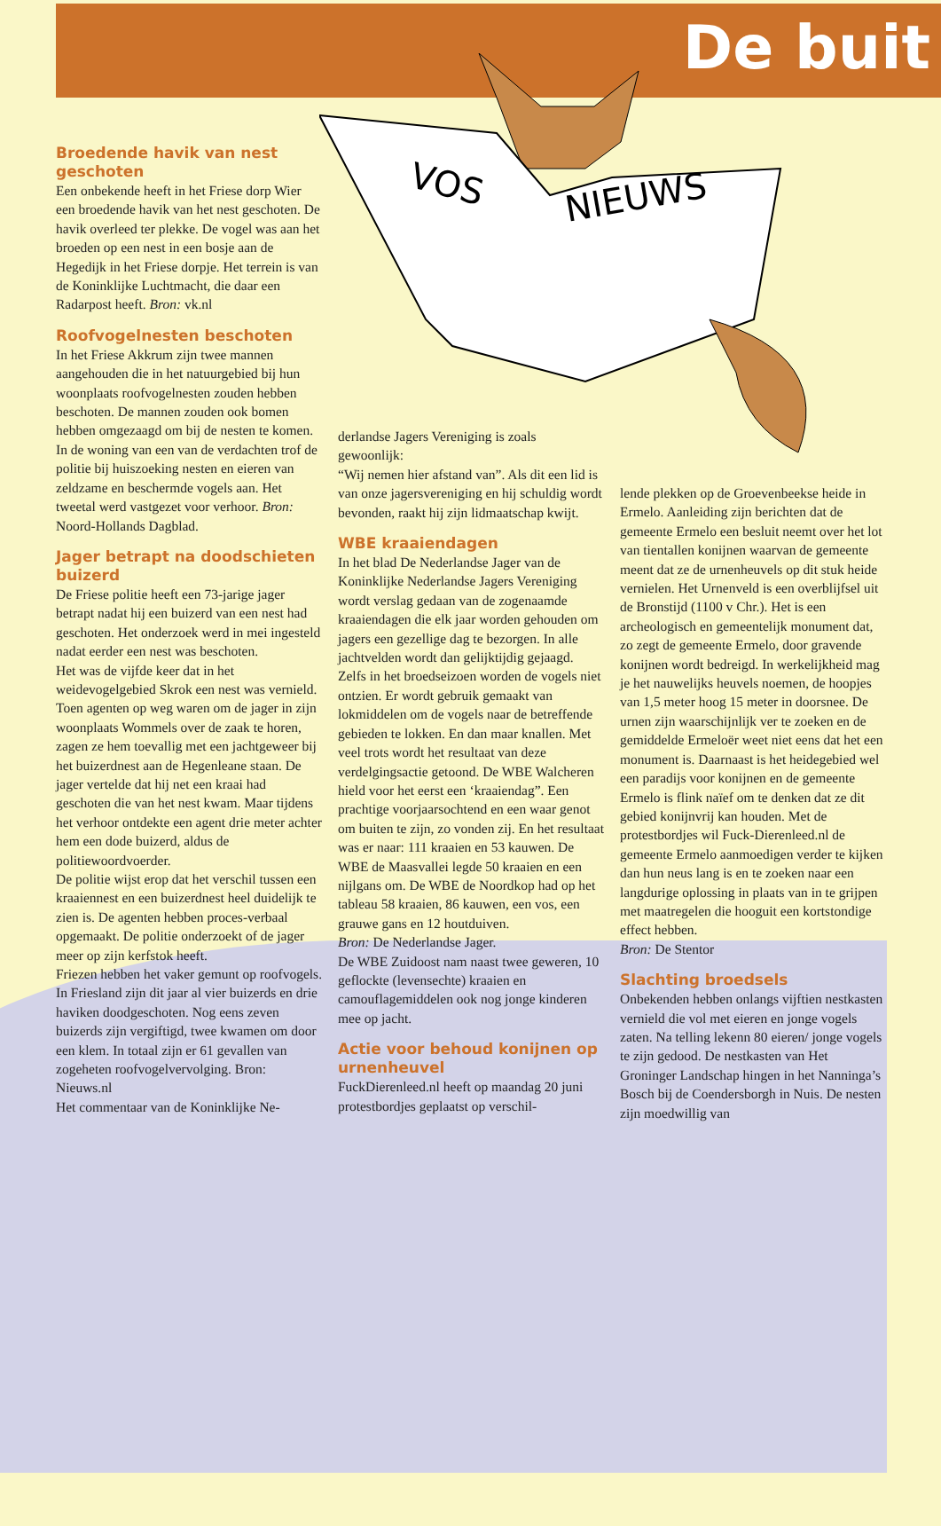De buit
VOS
NIEUWS
Broedende havik van nest geschoten
Een onbekende heeft in het Friese dorp Wier een broedende havik van het nest geschoten. De havik overleed ter plekke. De vogel was aan het broeden op een nest in een bosje aan de Hegedijk in het Friese dorpje. Het terrein is van de Koninklijke Luchtmacht, die daar een Radarpost heeft. Bron: vk.nl
Roofvogelnesten beschoten
In het Friese Akkrum zijn twee mannen aangehouden die in het natuurgebied bij hun woonplaats roofvogelnesten zouden hebben beschoten. De mannen zouden ook bomen hebben omgezaagd om bij de nesten te komen. In de woning van een van de verdachten trof de politie bij huiszoeking nesten en eieren van zeldzame en beschermde vogels aan. Het tweetal werd vastgezet voor verhoor. Bron: Noord-Hollands Dagblad.
Jager betrapt na doodschieten buizerd
De Friese politie heeft een 73-jarige jager betrapt nadat hij een buizerd van een nest had geschoten. Het onderzoek werd in mei ingesteld nadat eerder een nest was beschoten.
Het was de vijfde keer dat in het weidevogelgebied Skrok een nest was vernield. Toen agenten op weg waren om de jager in zijn woonplaats Wommels over de zaak te horen, zagen ze hem toevallig met een jachtgeweer bij het buizerdnest aan de Hegenleane staan. De jager vertelde dat hij net een kraai had geschoten die van het nest kwam. Maar tijdens het verhoor ontdekte een agent drie meter achter hem een dode buizerd, aldus de politiewoordvoerder.
De politie wijst erop dat het verschil tussen een kraaiennest en een buizerdnest heel duidelijk te zien is. De agenten hebben proces-verbaal opgemaakt. De politie onderzoekt of de jager meer op zijn kerfstok heeft.
Friezen hebben het vaker gemunt op roofvogels. In Friesland zijn dit jaar al vier buizerds en drie haviken doodgeschoten. Nog eens zeven buizerds zijn vergiftigd, twee kwamen om door een klem. In totaal zijn er 61 gevallen van zogeheten roofvogelvervolging. Bron: Nieuws.nl
Het commentaar van de Koninklijke Ne-
derlandse Jagers Vereniging is zoals gewoonlijk:
“Wij nemen hier afstand van”. Als dit een lid is van onze jagersvereniging en hij schuldig wordt bevonden, raakt hij zijn lidmaatschap kwijt.
WBE kraaiendagen
In het blad De Nederlandse Jager van de Koninklijke Nederlandse Jagers Vereniging wordt verslag gedaan van de zogenaamde kraaiendagen die elk jaar worden gehouden om jagers een gezellige dag te bezorgen. In alle jachtvelden wordt dan gelijktijdig gejaagd. Zelfs in het broedseizoen worden de vogels niet ontzien. Er wordt gebruik gemaakt van lokmiddelen om de vogels naar de betreffende gebieden te lokken. En dan maar knallen. Met veel trots wordt het resultaat van deze verdelgingsactie getoond. De WBE Walcheren hield voor het eerst een ‘kraaiendag”. Een prachtige voorjaarsochtend en een waar genot om buiten te zijn, zo vonden zij. En het resultaat was er naar: 111 kraaien en 53 kauwen. De WBE de Maasvallei legde 50 kraaien en een nijlgans om. De WBE de Noordkop had op het tableau 58 kraaien, 86 kauwen, een vos, een grauwe gans en 12 houtduiven.
Bron: De Nederlandse Jager.
De WBE Zuidoost nam naast twee geweren, 10 geflockte (levensechte) kraaien en camouflagemiddelen ook nog jonge kinderen mee op jacht.
Actie voor behoud konijnen op urnenheuvel
FuckDierenleed.nl heeft op maandag 20 juni protestbordjes geplaatst op verschil-
lende plekken op de Groevenbeekse heide in Ermelo. Aanleiding zijn berichten dat de gemeente Ermelo een besluit neemt over het lot van tientallen konijnen waarvan de gemeente meent dat ze de urnenheuvels op dit stuk heide vernielen. Het Urnenveld is een overblijfsel uit de Bronstijd (1100 v Chr.). Het is een archeologisch en gemeentelijk monument dat, zo zegt de gemeente Ermelo, door gravende konijnen wordt bedreigd. In werkelijkheid mag je het nauwelijks heuvels noemen, de hoopjes van 1,5 meter hoog 15 meter in doorsnee. De urnen zijn waarschijnlijk ver te zoeken en de gemiddelde Ermeloër weet niet eens dat het een monument is. Daarnaast is het heidegebied wel een paradijs voor konijnen en de gemeente Ermelo is flink naïef om te denken dat ze dit gebied konijnvrij kan houden. Met de protestbordjes wil Fuck-Dierenleed.nl de gemeente Ermelo aanmoedigen verder te kijken dan hun neus lang is en te zoeken naar een langdurige oplossing in plaats van in te grijpen met maatregelen die hooguit een kortstondige effect hebben.
Bron: De Stentor
Slachting broedsels
Onbekenden hebben onlangs vijftien nestkasten vernield die vol met eieren en jonge vogels zaten. Na telling lekenn 80 eieren/ jonge vogels te zijn gedood. De nestkasten van Het Groninger Landschap hingen in het Nanninga’s Bosch bij de Coendersborgh in Nuis. De nesten zijn moedwillig van